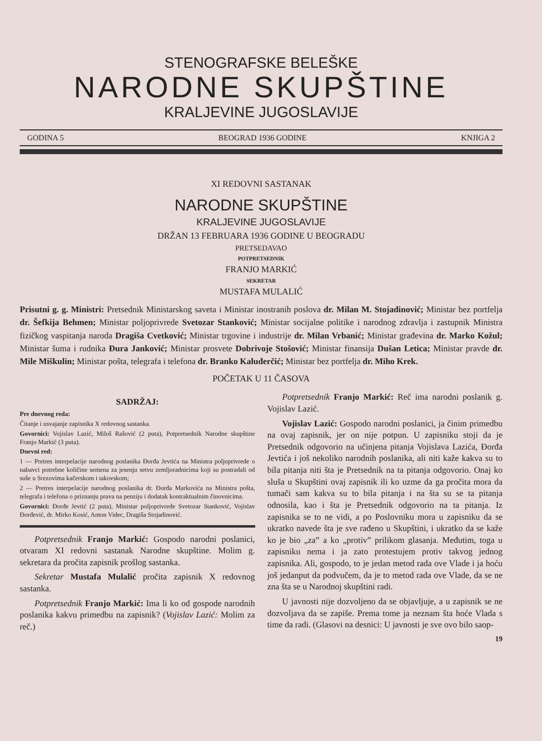STENOGRAFSKE BELEŠKE
NARODNE SKUPŠTINE
KRALJEVINE JUGOSLAVIJE
GODINA 5 BEOGRAD 1936 GODINE KNJIGA 2
XI REDOVNI SASTANAK
NARODNE SKUPŠTINE
KRALJEVINE JUGOSLAVIJE
DRŽAN 13 FEBRUARA 1936 GODINE U BEOGRADU
PRETSEDAVAO
POTPRETSEDNIK
FRANJO MARKIĆ
SEKRETAR
MUSTAFA MULALIĆ
Prisutni g. g. Ministri: Pretsednik Ministarskog saveta i Ministar inostranih poslova dr. Milan M. Stojadinović; Ministar bez portfelja dr. Šefkija Behmen; Ministar poljoprivrede Svetozar Stanković; Ministar socijalne politike i narodnog zdravlja i zastupnik Ministra fizičkog vaspitanja naroda Dragiša Cvetković; Ministar trgovine i industrije dr. Milan Vrbanić; Ministar građevina dr. Marko Kožul; Ministar šuma i rudnika Đura Janković; Ministar prosvete Dobrivoje Stošović; Ministar finansija Dušan Letica; Ministar pravde dr. Mile Miškulin; Ministar pošta, telegrafa i telefona dr. Branko Kaluđerčić; Ministar bez portfelja dr. Miho Krek.
POČETAK U 11 ČASOVA
SADRŽAJ:
Pre dnevnog reda:
Čitanje i usvajanje zapisnika X redovnog sastanka.
Govornici: Vojislav Lazić, Miloš Rašović (2 puta), Potpretsednik Narodne skupštine Franjo Markić (3 puta).
Dnevni red:
1 — Pretres interpelacije narodnog poslanika Đorđa Jevtića na Ministra poljoprivrede o nabavci potrebne količine semena za jesenju setvu zemljoradnicima koji su postradali od suše u Srezovima kačerskom i takovskom;
2 — Pretres interpelacije narodnog poslanika dr. Đorđa Markovića na Ministra pošta, telegrafa i telefona o priznanju prava na penziju i dodatak kontraktualnim činovnicima.
Govornici: Đorđe Jevtić (2 puta), Ministar poljoprivrede Svetozar Stanković, Vojislav Đorđević, dr. Mirko Kosić, Anton Videc, Dragiša Stojadinović.
Potpretsednik Franjo Markić: Gospodo narodni poslanici, otvaram XI redovni sastanak Narodne skupštine. Molim g. sekretara da pročita zapisnik prošlog sastanka.
Sekretar Mustafa Mulalić pročita zapisnik X redovnog sastanka.
Potpretsednik Franjo Markić: Ima li ko od gospode narodnih poslanika kakvu primedbu na zapisnik? (Vojislav Lazić: Molim za reč.)
Potpretsednik Franjo Markić: Reč ima narodni poslanik g. Vojislav Lazić.
Vojislav Lazić: Gospodo narodni poslanici, ja činim primedbu na ovaj zapisnik, jer on nije potpun. U zapisniku stoji da je Pretsednik odgovorio na učinjena pitanja Vojislava Lazića, Đorđa Jevtića i još nekoliko narodnih poslanika, ali niti kaže kakva su to bila pitanja niti šta je Pretsednik na ta pitanja odgovorio. Onaj ko sluša u Skupštini ovaj zapisnik ili ko uzme da ga pročita mora da tumači sam kakva su to bila pitanja i na šta su se ta pitanja odnosila, kao i šta je Pretsednik odgovorio na ta pitanja. Iz zapisnika se to ne vidi, a po Poslovniku mora u zapisniku da se ukratko navede šta je sve rađeno u Skupštini, i ukratko da se kaže ko je bio „za” a ko „protiv” prilikom glasanja. Međutim, toga u zapisniku nema i ja zato protestujem protiv takvog jednog zapisnika. Ali, gospodo, to je jedan metod rada ove Vlade i ja hoću još jedanput da podvučem, da je to metod rada ove Vlade, da se ne zna šta se u Narodnoj skupštini radi.
U javnosti nije dozvoljeno da se objavljuje, a u zapisnik se ne dozvoljava da se zapiše. Prema tome ja neznam šta hoće Vlada s time da radi. (Glasovi na desnici: U javnosti je sve ovo bilo saop-
19